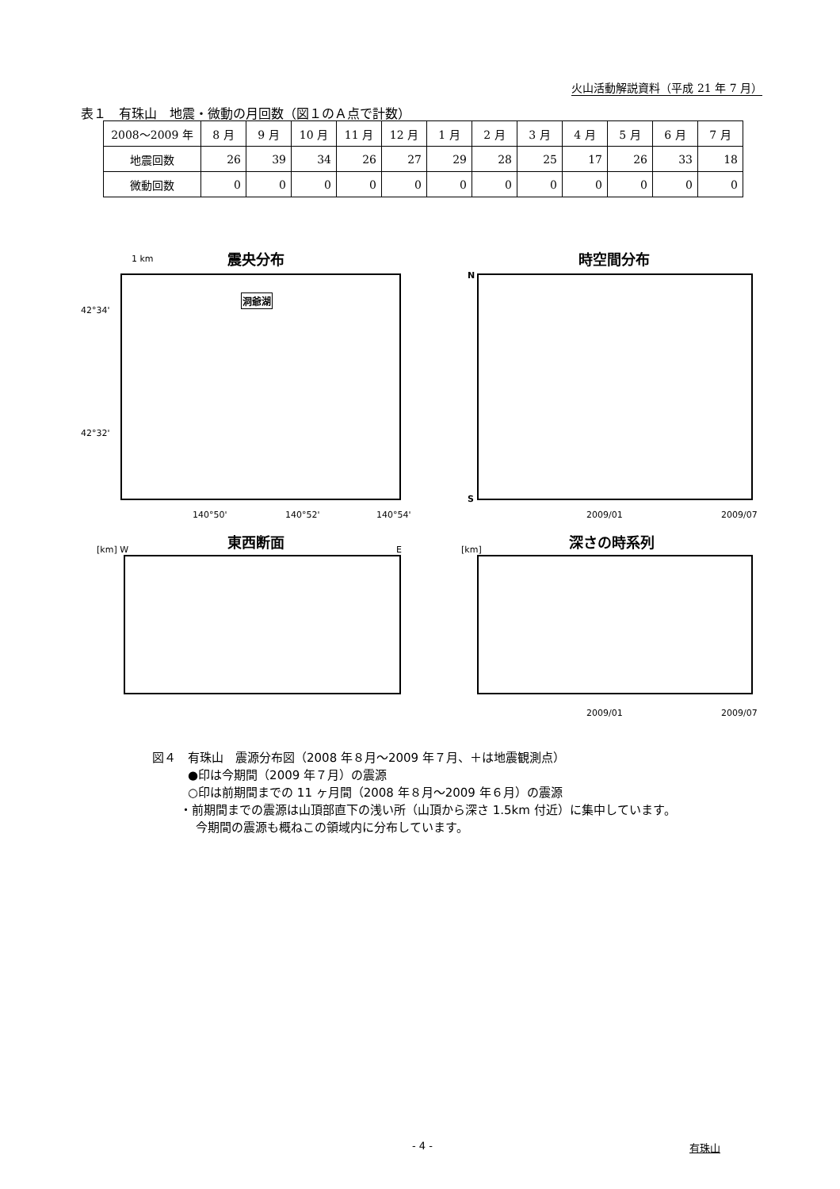火山活動解説資料（平成 21 年 7 月）
表１　有珠山　地震・微動の月回数（図１のＡ点で計数）
| 2008～2009 年 | 8 月 | 9 月 | 10 月 | 11 月 | 12 月 | 1 月 | 2 月 | 3 月 | 4 月 | 5 月 | 6 月 | 7 月 |
| --- | --- | --- | --- | --- | --- | --- | --- | --- | --- | --- | --- | --- |
| 地震回数 | 26 | 39 | 34 | 26 | 27 | 29 | 28 | 25 | 17 | 26 | 33 | 18 |
| 微動回数 | 0 | 0 | 0 | 0 | 0 | 0 | 0 | 0 | 0 | 0 | 0 | 0 |
1 km 震央分布 時空間分布
洞爺湖
42°34'
42°32'
140°50' 140°52' 140°54'
N
S
2009/01 2009/07
東西断面 深さの時系列
[km] W E [km]
2009/01 2009/07
図４　有珠山　震源分布図（2008 年８月～2009 年７月、＋は地震観測点）
●印は今期間（2009 年７月）の震源
○印は前期間までの 11 ヶ月間（2008 年８月～2009 年６月）の震源
・前期間までの震源は山頂部直下の浅い所（山頂から深さ 1.5km 付近）に集中しています。
今期間の震源も概ねこの領域内に分布しています。
- 4 - 有珠山